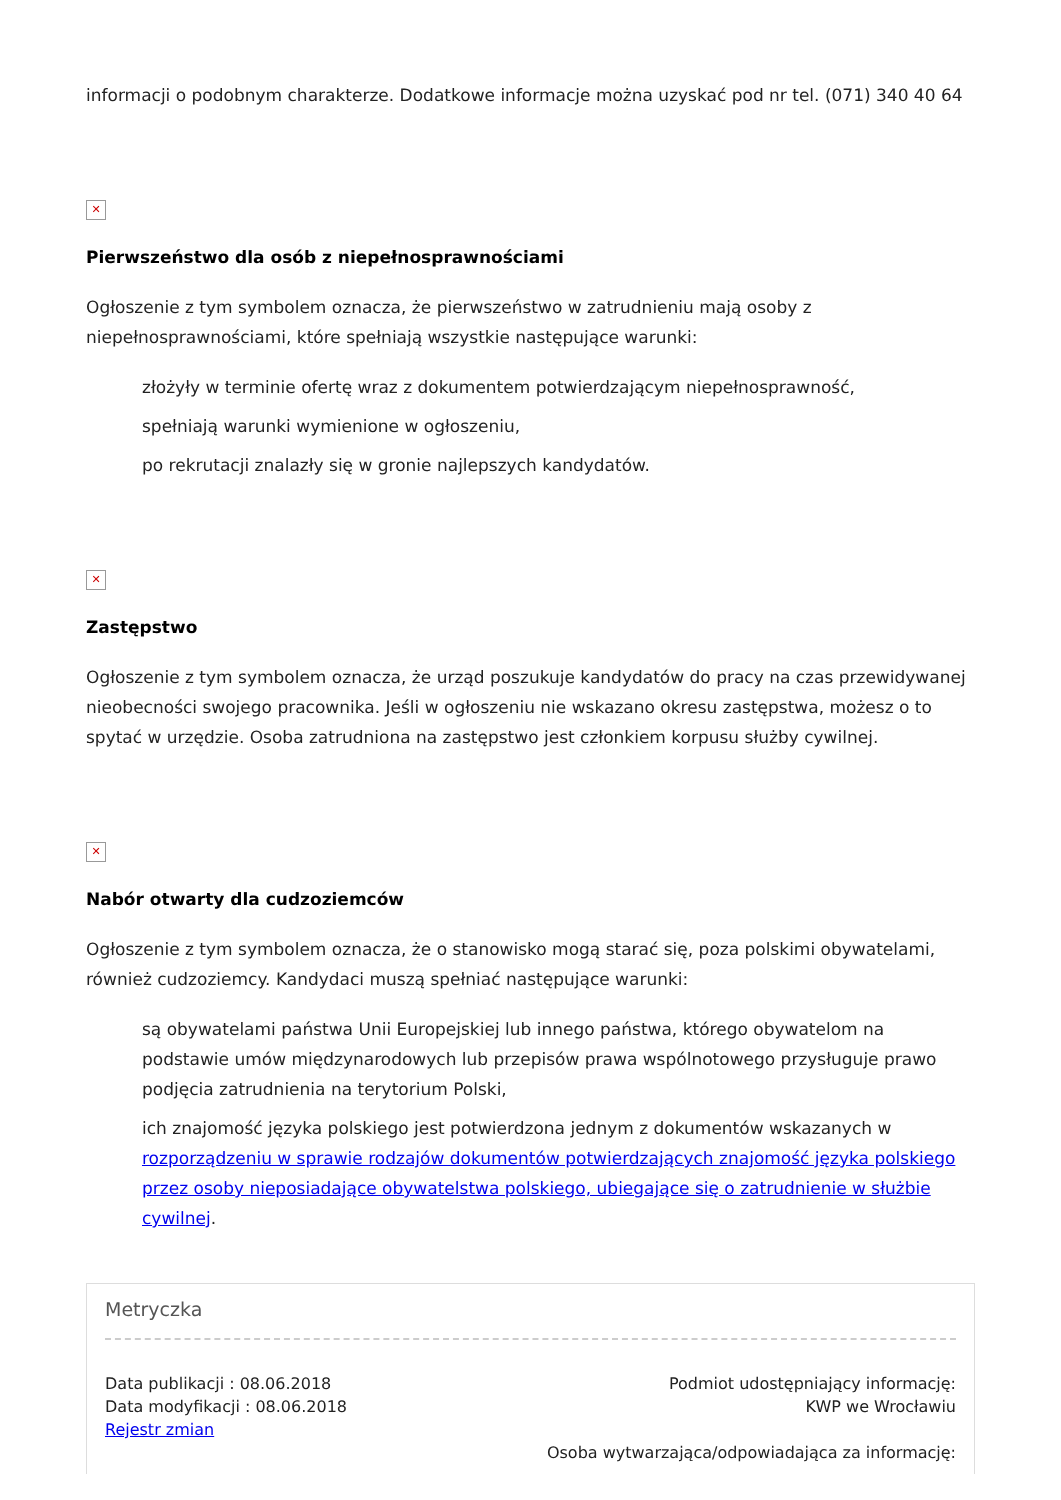informacji o podobnym charakterze. Dodatkowe informacje można uzyskać pod nr tel. (071) 340 40 64
✕
Pierwszeństwo dla osób z niepełnosprawnościami
Ogłoszenie z tym symbolem oznacza, że pierwszeństwo w zatrudnieniu mają osoby z niepełnosprawnościami, które spełniają wszystkie następujące warunki:
złożyły w terminie ofertę wraz z dokumentem potwierdzającym niepełnosprawność,
spełniają warunki wymienione w ogłoszeniu,
po rekrutacji znalazły się w gronie najlepszych kandydatów.
✕
Zastępstwo
Ogłoszenie z tym symbolem oznacza, że urząd poszukuje kandydatów do pracy na czas przewidywanej nieobecności swojego pracownika. Jeśli w ogłoszeniu nie wskazano okresu zastępstwa, możesz o to spytać w urzędzie. Osoba zatrudniona na zastępstwo jest członkiem korpusu służby cywilnej.
✕
Nabór otwarty dla cudzoziemców
Ogłoszenie z tym symbolem oznacza, że o stanowisko mogą starać się, poza polskimi obywatelami, również cudzoziemcy. Kandydaci muszą spełniać następujące warunki:
są obywatelami państwa Unii Europejskiej lub innego państwa, którego obywatelom na podstawie umów międzynarodowych lub przepisów prawa wspólnotowego przysługuje prawo podjęcia zatrudnienia na terytorium Polski,
ich znajomość języka polskiego jest potwierdzona jednym z dokumentów wskazanych w rozporządzeniu w sprawie rodzajów dokumentów potwierdzających znajomość języka polskiego przez osoby nieposiadające obywatelstwa polskiego, ubiegające się o zatrudnienie w służbie cywilnej.
Metryczka
Data publikacji : 08.06.2018
Data modyfikacji : 08.06.2018
Rejestr zmian
Podmiot udostępniający informację:
KWP we Wrocławiu
Osoba wytwarzająca/odpowiadająca za informację: